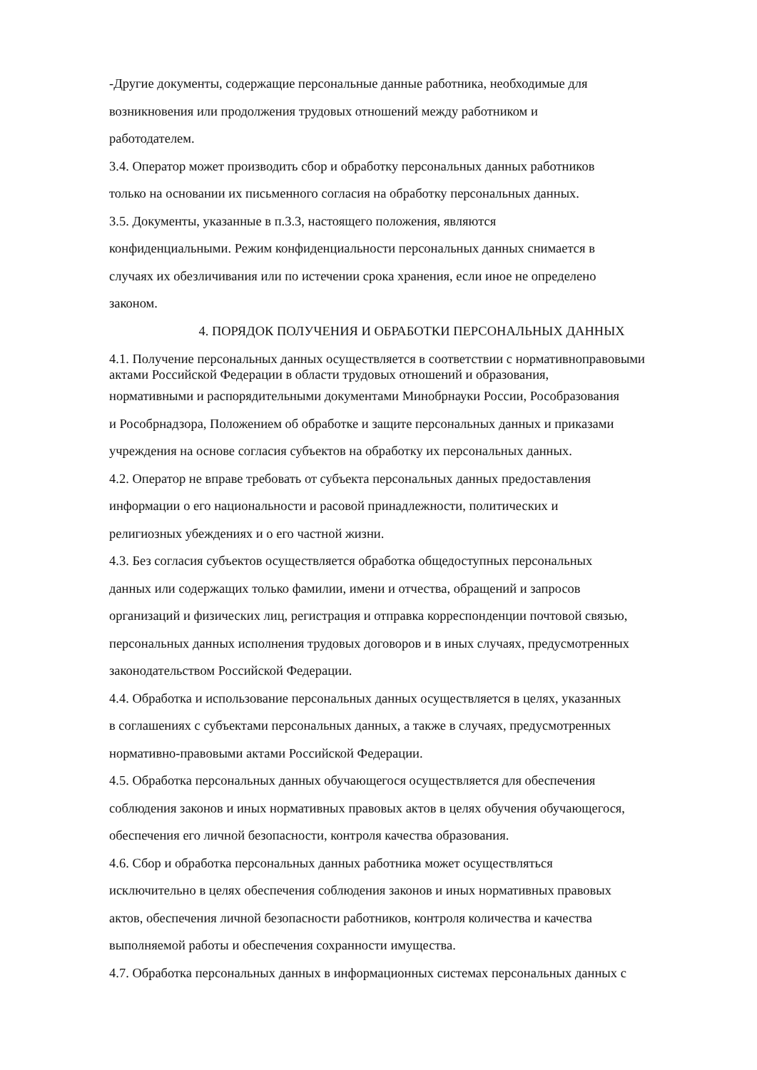-Другие документы, содержащие персональные данные работника, необходимые для
возникновения или продолжения трудовых отношений между работником и
работодателем.
3.4. Оператор может производить сбор и обработку персональных данных работников
только на основании их письменного согласия на обработку персональных данных.
3.5. Документы, указанные в п.3.3, настоящего положения, являются
конфиденциальными. Режим конфиденциальности персональных данных снимается в
случаях их обезличивания или по истечении срока хранения, если иное не определено
законом.
4. ПОРЯДОК ПОЛУЧЕНИЯ И ОБРАБОТКИ ПЕРСОНАЛЬНЫХ ДАННЫХ
4.1. Получение персональных данных осуществляется в соответствии с нормативноправовыми
актами Российской Федерации в области трудовых отношений и образования,
нормативными и распорядительными документами Минобрнауки России, Рособразования
и Рособрнадзора, Положением об обработке и защите персональных данных и приказами
учреждения на основе согласия субъектов на обработку их персональных данных.
4.2. Оператор не вправе требовать от субъекта персональных данных предоставления
информации о его национальности и расовой принадлежности, политических и
религиозных убеждениях и о его частной жизни.
4.3. Без согласия субъектов осуществляется обработка общедоступных персональных
данных или содержащих только фамилии, имени и отчества, обращений и запросов
организаций и физических лиц, регистрация и отправка корреспонденции почтовой связью,
персональных данных исполнения трудовых договоров и в иных случаях, предусмотренных
законодательством Российской Федерации.
4.4. Обработка и использование персональных данных осуществляется в целях, указанных
в соглашениях с субъектами персональных данных, а также в случаях, предусмотренных
нормативно-правовыми актами Российской Федерации.
4.5. Обработка персональных данных обучающегося осуществляется для обеспечения
соблюдения законов и иных нормативных правовых актов в целях обучения обучающегося,
обеспечения его личной безопасности, контроля качества образования.
4.6. Сбор и обработка персональных данных работника может осуществляться
исключительно в целях обеспечения соблюдения законов и иных нормативных правовых
актов, обеспечения личной безопасности работников, контроля количества и качества
выполняемой работы и обеспечения сохранности имущества.
4.7. Обработка персональных данных в информационных системах персональных данных с